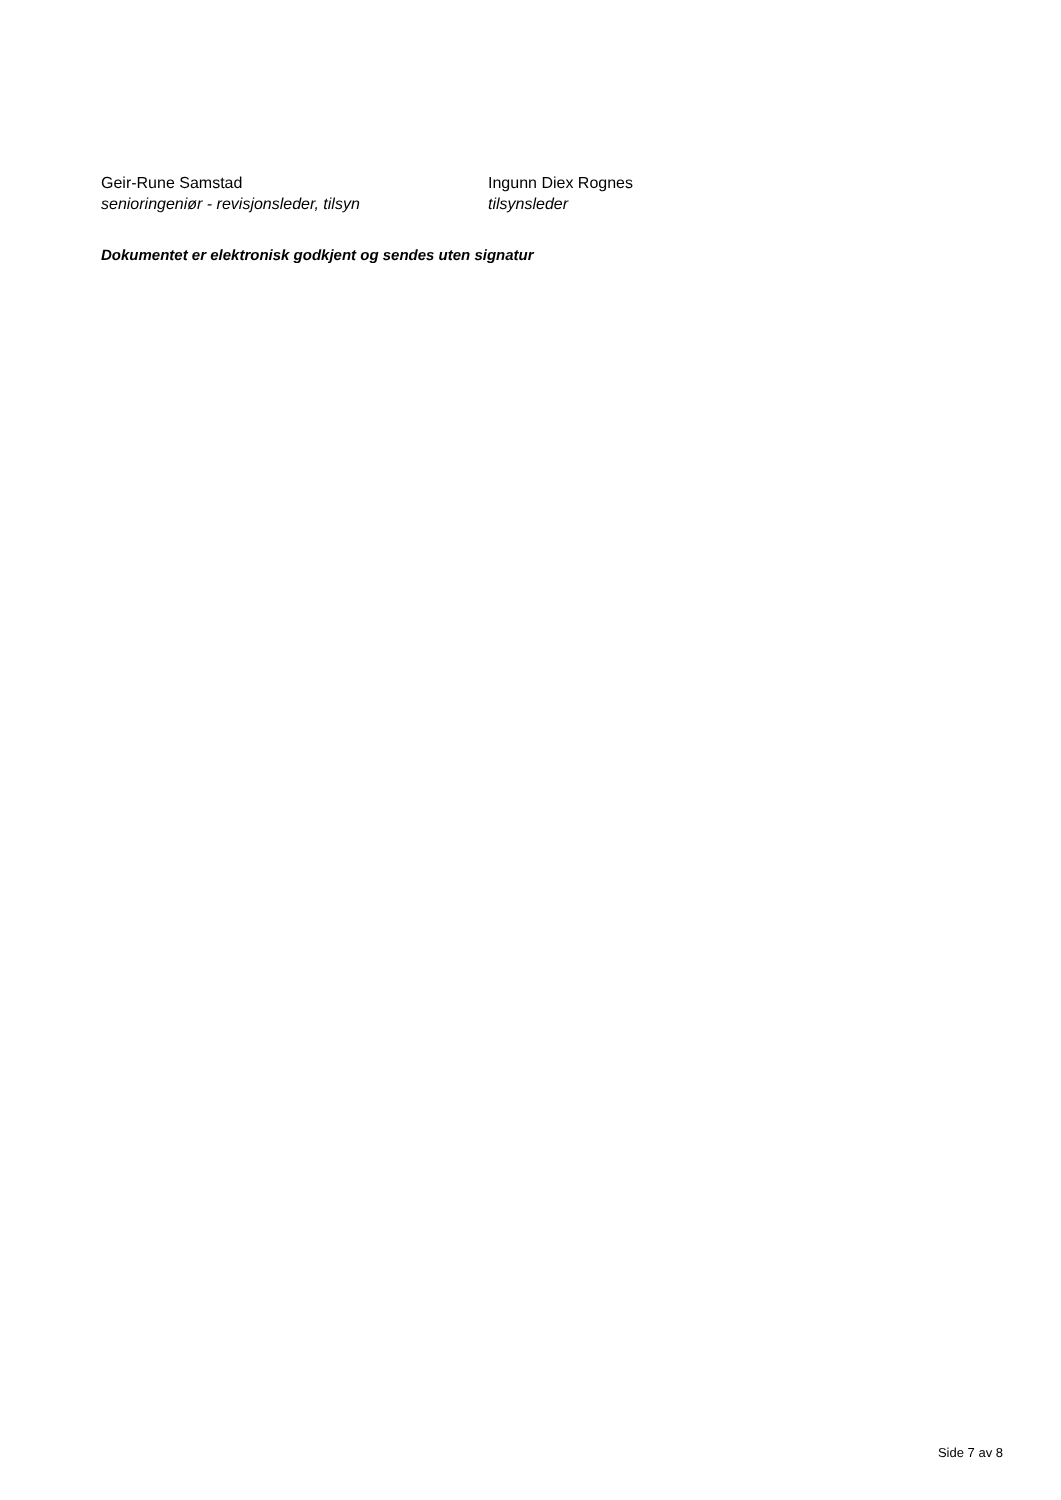Geir-Rune Samstad
senioringeniør - revisjonsleder, tilsyn
Ingunn Diex Rognes
tilsynsleder
Dokumentet er elektronisk godkjent og sendes uten signatur
Side 7 av 8